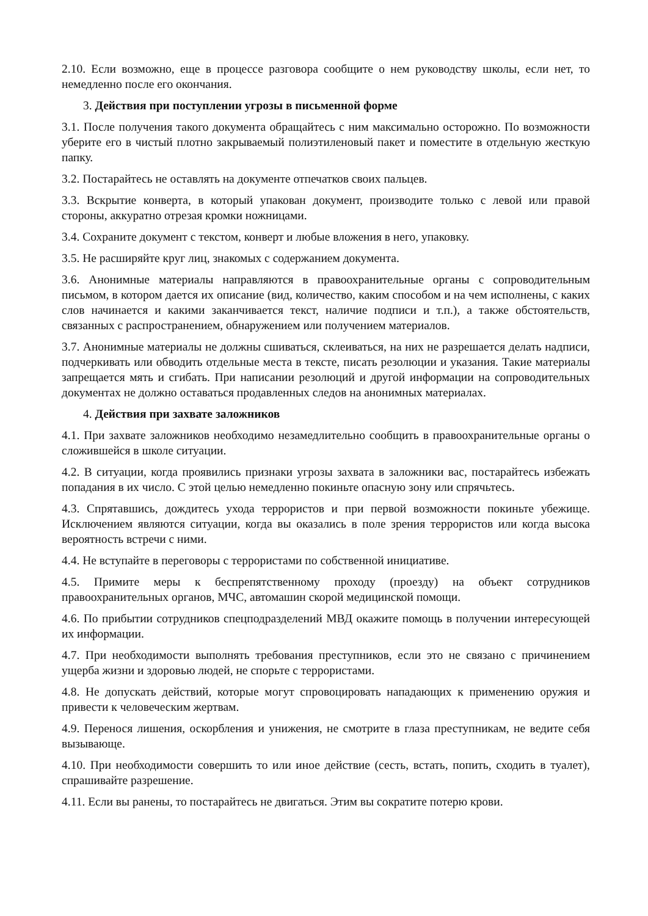2.10. Если возможно, еще в процессе разговора сообщите о нем руководству школы, если нет, то немедленно после его окончания.
3. Действия при поступлении угрозы в письменной форме
3.1. После получения такого документа обращайтесь с ним максимально осторожно. По возможности уберите его в чистый плотно закрываемый полиэтиленовый пакет и поместите в отдельную жесткую папку.
3.2. Постарайтесь не оставлять на документе отпечатков своих пальцев.
3.3. Вскрытие конверта, в который упакован документ, производите только с левой или правой стороны, аккуратно отрезая кромки ножницами.
3.4. Сохраните документ с текстом, конверт и любые вложения в него, упаковку.
3.5. Не расширяйте круг лиц, знакомых с содержанием документа.
3.6. Анонимные материалы направляются в правоохранительные органы с сопроводительным письмом, в котором дается их описание (вид, количество, каким способом и на чем исполнены, с каких слов начинается и какими заканчивается текст, наличие подписи и т.п.), а также обстоятельств, связанных с распространением, обнаружением или получением материалов.
3.7. Анонимные материалы не должны сшиваться, склеиваться, на них не разрешается делать надписи, подчеркивать или обводить отдельные места в тексте, писать резолюции и указания. Такие материалы запрещается мять и сгибать. При написании резолюций и другой информации на сопроводительных документах не должно оставаться продавленных следов на анонимных материалах.
4. Действия при захвате заложников
4.1. При захвате заложников необходимо незамедлительно сообщить в правоохранительные органы о сложившейся в школе ситуации.
4.2. В ситуации, когда проявились признаки угрозы захвата в заложники вас, постарайтесь избежать попадания в их число. С этой целью немедленно покиньте опасную зону или спрячьтесь.
4.3. Спрятавшись, дождитесь ухода террористов и при первой возможности покиньте убежище. Исключением являются ситуации, когда вы оказались в поле зрения террористов или когда высока вероятность встречи с ними.
4.4. Не вступайте в переговоры с террористами по собственной инициативе.
4.5. Примите меры к беспрепятственному проходу (проезду) на объект сотрудников правоохранительных органов, МЧС, автомашин скорой медицинской помощи.
4.6. По прибытии сотрудников спецподразделений МВД окажите помощь в получении интересующей их информации.
4.7. При необходимости выполнять требования преступников, если это не связано с причинением ущерба жизни и здоровью людей, не спорьте с террористами.
4.8. Не допускать действий, которые могут спровоцировать нападающих к применению оружия и привести к человеческим жертвам.
4.9. Перенося лишения, оскорбления и унижения, не смотрите в глаза преступникам, не ведите себя вызывающе.
4.10. При необходимости совершить то или иное действие (сесть, встать, попить, сходить в туалет), спрашивайте разрешение.
4.11. Если вы ранены, то постарайтесь не двигаться. Этим вы сократите потерю крови.